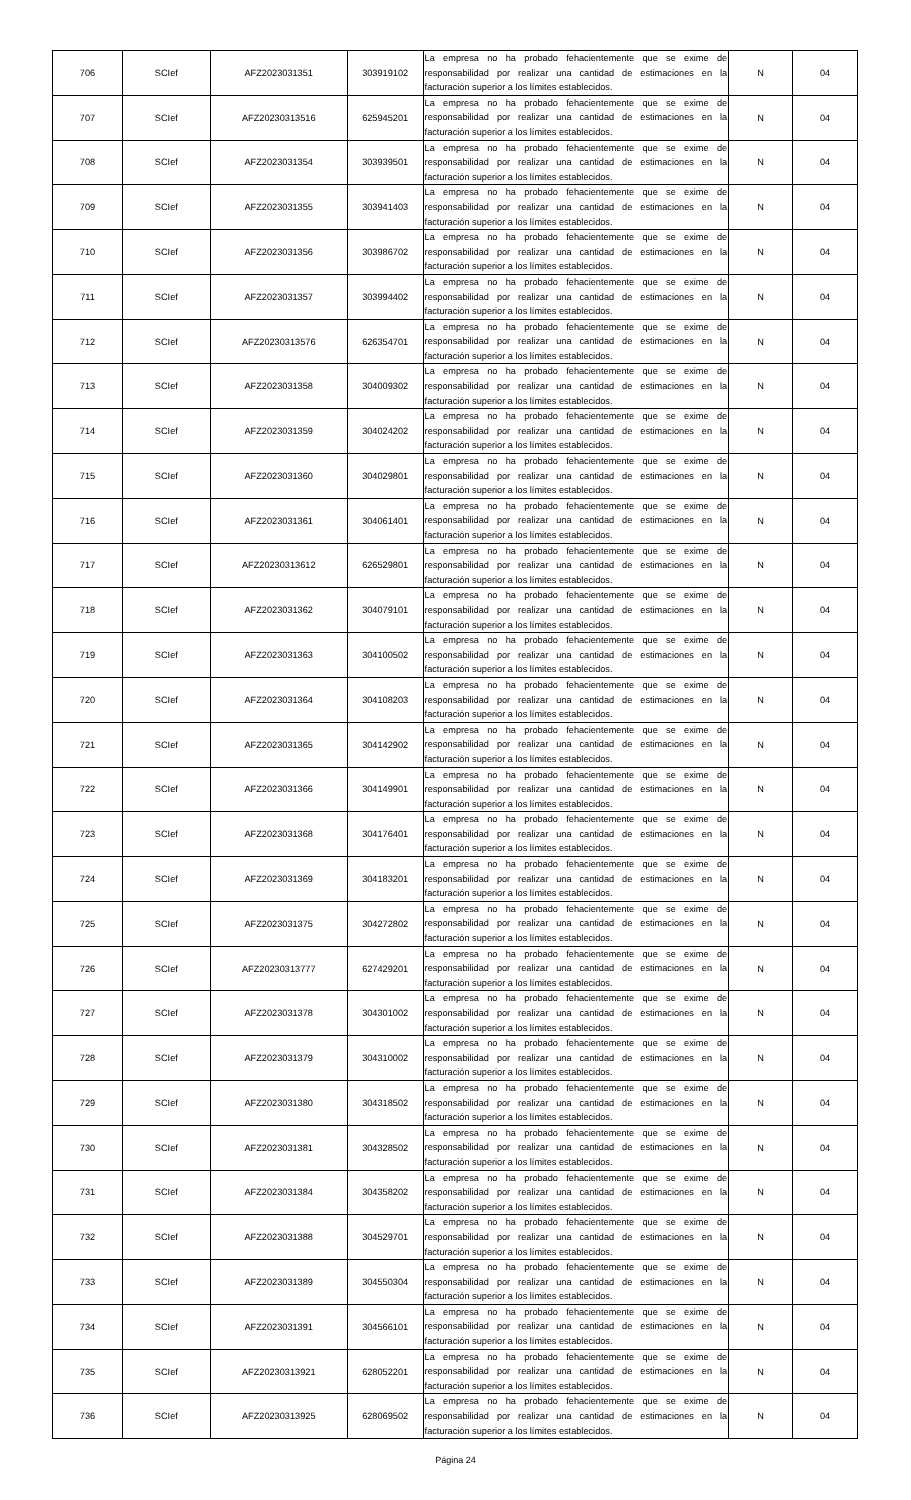| 706 | SCIef | AFZ2023031351 | 303919102 | La empresa no ha probado fehacientemente que se exime de responsabilidad por realizar una cantidad de estimaciones en la facturación superior a los límites establecidos. | N | 04 |
| 707 | SCIef | AFZ20230313516 | 625945201 | La empresa no ha probado fehacientemente que se exime de responsabilidad por realizar una cantidad de estimaciones en la facturación superior a los límites establecidos. | N | 04 |
| 708 | SCIef | AFZ2023031354 | 303939501 | La empresa no ha probado fehacientemente que se exime de responsabilidad por realizar una cantidad de estimaciones en la facturación superior a los límites establecidos. | N | 04 |
| 709 | SCIef | AFZ2023031355 | 303941403 | La empresa no ha probado fehacientemente que se exime de responsabilidad por realizar una cantidad de estimaciones en la facturación superior a los límites establecidos. | N | 04 |
| 710 | SCIef | AFZ2023031356 | 303986702 | La empresa no ha probado fehacientemente que se exime de responsabilidad por realizar una cantidad de estimaciones en la facturación superior a los límites establecidos. | N | 04 |
| 711 | SCIef | AFZ2023031357 | 303994402 | La empresa no ha probado fehacientemente que se exime de responsabilidad por realizar una cantidad de estimaciones en la facturación superior a los límites establecidos. | N | 04 |
| 712 | SCIef | AFZ20230313576 | 626354701 | La empresa no ha probado fehacientemente que se exime de responsabilidad por realizar una cantidad de estimaciones en la facturación superior a los límites establecidos. | N | 04 |
| 713 | SCIef | AFZ2023031358 | 304009302 | La empresa no ha probado fehacientemente que se exime de responsabilidad por realizar una cantidad de estimaciones en la facturación superior a los límites establecidos. | N | 04 |
| 714 | SCIef | AFZ2023031359 | 304024202 | La empresa no ha probado fehacientemente que se exime de responsabilidad por realizar una cantidad de estimaciones en la facturación superior a los límites establecidos. | N | 04 |
| 715 | SCIef | AFZ2023031360 | 304029801 | La empresa no ha probado fehacientemente que se exime de responsabilidad por realizar una cantidad de estimaciones en la facturación superior a los límites establecidos. | N | 04 |
| 716 | SCIef | AFZ2023031361 | 304061401 | La empresa no ha probado fehacientemente que se exime de responsabilidad por realizar una cantidad de estimaciones en la facturación superior a los límites establecidos. | N | 04 |
| 717 | SCIef | AFZ20230313612 | 626529801 | La empresa no ha probado fehacientemente que se exime de responsabilidad por realizar una cantidad de estimaciones en la facturación superior a los límites establecidos. | N | 04 |
| 718 | SCIef | AFZ2023031362 | 304079101 | La empresa no ha probado fehacientemente que se exime de responsabilidad por realizar una cantidad de estimaciones en la facturación superior a los límites establecidos. | N | 04 |
| 719 | SCIef | AFZ2023031363 | 304100502 | La empresa no ha probado fehacientemente que se exime de responsabilidad por realizar una cantidad de estimaciones en la facturación superior a los límites establecidos. | N | 04 |
| 720 | SCIef | AFZ2023031364 | 304108203 | La empresa no ha probado fehacientemente que se exime de responsabilidad por realizar una cantidad de estimaciones en la facturación superior a los límites establecidos. | N | 04 |
| 721 | SCIef | AFZ2023031365 | 304142902 | La empresa no ha probado fehacientemente que se exime de responsabilidad por realizar una cantidad de estimaciones en la facturación superior a los límites establecidos. | N | 04 |
| 722 | SCIef | AFZ2023031366 | 304149901 | La empresa no ha probado fehacientemente que se exime de responsabilidad por realizar una cantidad de estimaciones en la facturación superior a los límites establecidos. | N | 04 |
| 723 | SCIef | AFZ2023031368 | 304176401 | La empresa no ha probado fehacientemente que se exime de responsabilidad por realizar una cantidad de estimaciones en la facturación superior a los límites establecidos. | N | 04 |
| 724 | SCIef | AFZ2023031369 | 304183201 | La empresa no ha probado fehacientemente que se exime de responsabilidad por realizar una cantidad de estimaciones en la facturación superior a los límites establecidos. | N | 04 |
| 725 | SCIef | AFZ2023031375 | 304272802 | La empresa no ha probado fehacientemente que se exime de responsabilidad por realizar una cantidad de estimaciones en la facturación superior a los límites establecidos. | N | 04 |
| 726 | SCIef | AFZ20230313777 | 627429201 | La empresa no ha probado fehacientemente que se exime de responsabilidad por realizar una cantidad de estimaciones en la facturación superior a los límites establecidos. | N | 04 |
| 727 | SCIef | AFZ2023031378 | 304301002 | La empresa no ha probado fehacientemente que se exime de responsabilidad por realizar una cantidad de estimaciones en la facturación superior a los límites establecidos. | N | 04 |
| 728 | SCIef | AFZ2023031379 | 304310002 | La empresa no ha probado fehacientemente que se exime de responsabilidad por realizar una cantidad de estimaciones en la facturación superior a los límites establecidos. | N | 04 |
| 729 | SCIef | AFZ2023031380 | 304318502 | La empresa no ha probado fehacientemente que se exime de responsabilidad por realizar una cantidad de estimaciones en la facturación superior a los límites establecidos. | N | 04 |
| 730 | SCIef | AFZ2023031381 | 304328502 | La empresa no ha probado fehacientemente que se exime de responsabilidad por realizar una cantidad de estimaciones en la facturación superior a los límites establecidos. | N | 04 |
| 731 | SCIef | AFZ2023031384 | 304358202 | La empresa no ha probado fehacientemente que se exime de responsabilidad por realizar una cantidad de estimaciones en la facturación superior a los límites establecidos. | N | 04 |
| 732 | SCIef | AFZ2023031388 | 304529701 | La empresa no ha probado fehacientemente que se exime de responsabilidad por realizar una cantidad de estimaciones en la facturación superior a los límites establecidos. | N | 04 |
| 733 | SCIef | AFZ2023031389 | 304550304 | La empresa no ha probado fehacientemente que se exime de responsabilidad por realizar una cantidad de estimaciones en la facturación superior a los límites establecidos. | N | 04 |
| 734 | SCIef | AFZ2023031391 | 304566101 | La empresa no ha probado fehacientemente que se exime de responsabilidad por realizar una cantidad de estimaciones en la facturación superior a los límites establecidos. | N | 04 |
| 735 | SCIef | AFZ20230313921 | 628052201 | La empresa no ha probado fehacientemente que se exime de responsabilidad por realizar una cantidad de estimaciones en la facturación superior a los límites establecidos. | N | 04 |
| 736 | SCIef | AFZ20230313925 | 628069502 | La empresa no ha probado fehacientemente que se exime de responsabilidad por realizar una cantidad de estimaciones en la facturación superior a los límites establecidos. | N | 04 |
Página 24